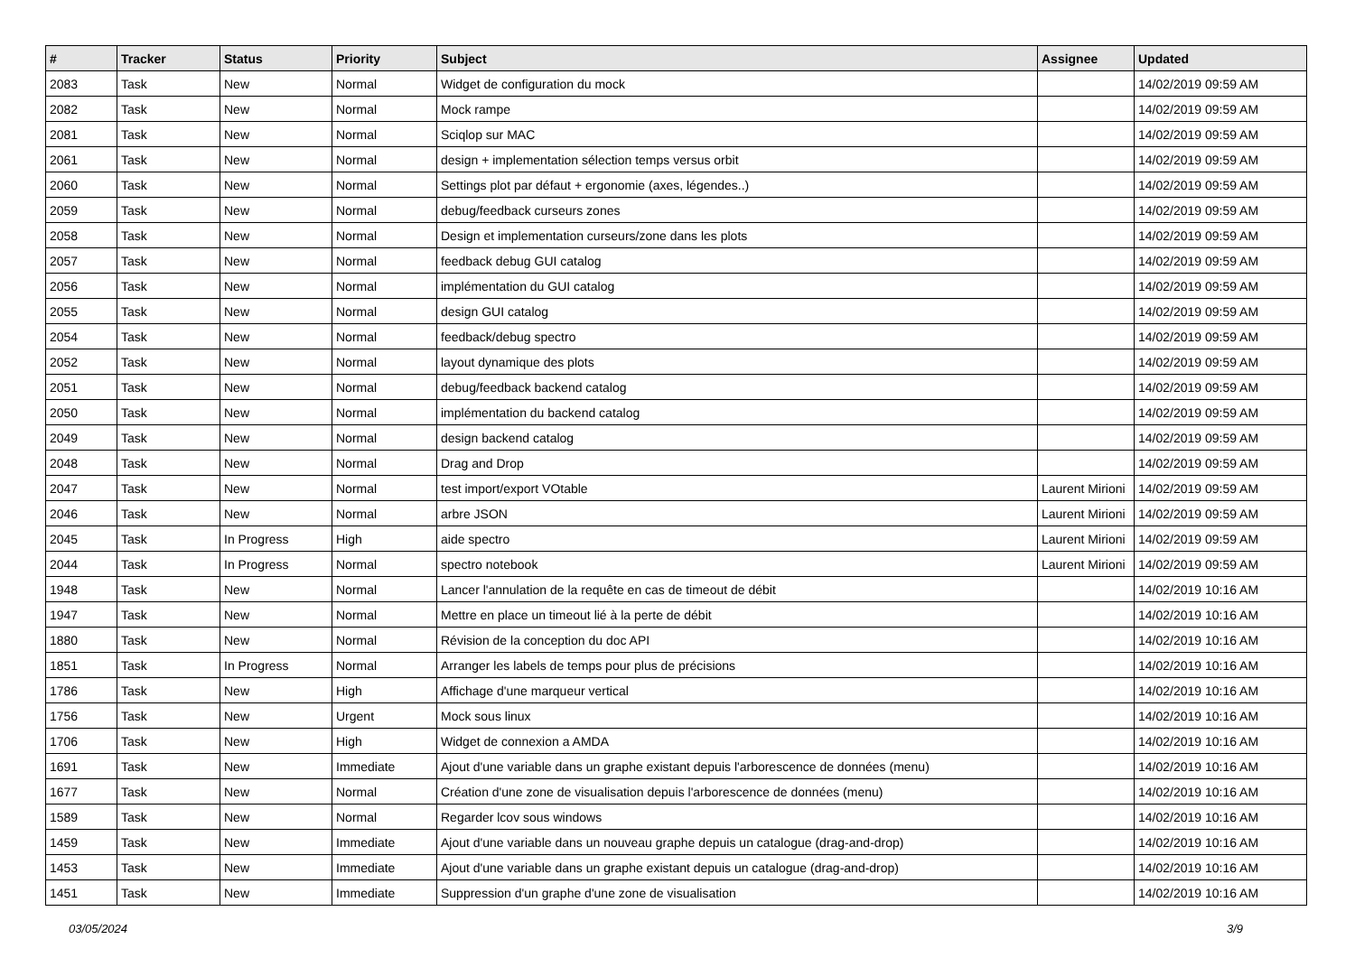| # | Tracker | Status | Priority | Subject | Assignee | Updated |
| --- | --- | --- | --- | --- | --- | --- |
| 2083 | Task | New | Normal | Widget de configuration du mock | | 14/02/2019 09:59 AM |
| 2082 | Task | New | Normal | Mock rampe | | 14/02/2019 09:59 AM |
| 2081 | Task | New | Normal | Sciqlop sur MAC | | 14/02/2019 09:59 AM |
| 2061 | Task | New | Normal | design + implementation sélection temps versus orbit | | 14/02/2019 09:59 AM |
| 2060 | Task | New | Normal | Settings plot par défaut + ergonomie (axes, légendes..) | | 14/02/2019 09:59 AM |
| 2059 | Task | New | Normal | debug/feedback curseurs zones | | 14/02/2019 09:59 AM |
| 2058 | Task | New | Normal | Design et implementation curseurs/zone dans les plots | | 14/02/2019 09:59 AM |
| 2057 | Task | New | Normal | feedback debug GUI catalog | | 14/02/2019 09:59 AM |
| 2056 | Task | New | Normal | implémentation du GUI catalog | | 14/02/2019 09:59 AM |
| 2055 | Task | New | Normal | design GUI catalog | | 14/02/2019 09:59 AM |
| 2054 | Task | New | Normal | feedback/debug spectro | | 14/02/2019 09:59 AM |
| 2052 | Task | New | Normal | layout dynamique des plots | | 14/02/2019 09:59 AM |
| 2051 | Task | New | Normal | debug/feedback backend catalog | | 14/02/2019 09:59 AM |
| 2050 | Task | New | Normal | implémentation du backend catalog | | 14/02/2019 09:59 AM |
| 2049 | Task | New | Normal | design backend catalog | | 14/02/2019 09:59 AM |
| 2048 | Task | New | Normal | Drag and Drop | | 14/02/2019 09:59 AM |
| 2047 | Task | New | Normal | test import/export VOtable | Laurent Mirioni | 14/02/2019 09:59 AM |
| 2046 | Task | New | Normal | arbre JSON | Laurent Mirioni | 14/02/2019 09:59 AM |
| 2045 | Task | In Progress | High | aide spectro | Laurent Mirioni | 14/02/2019 09:59 AM |
| 2044 | Task | In Progress | Normal | spectro notebook | Laurent Mirioni | 14/02/2019 09:59 AM |
| 1948 | Task | New | Normal | Lancer l'annulation de la requête en cas de timeout de débit | | 14/02/2019 10:16 AM |
| 1947 | Task | New | Normal | Mettre en place un timeout lié à la perte de débit | | 14/02/2019 10:16 AM |
| 1880 | Task | New | Normal | Révision de la conception du doc API | | 14/02/2019 10:16 AM |
| 1851 | Task | In Progress | Normal | Arranger les labels de temps pour plus de précisions | | 14/02/2019 10:16 AM |
| 1786 | Task | New | High | Affichage d'une marqueur vertical | | 14/02/2019 10:16 AM |
| 1756 | Task | New | Urgent | Mock sous linux | | 14/02/2019 10:16 AM |
| 1706 | Task | New | High | Widget de connexion a AMDA | | 14/02/2019 10:16 AM |
| 1691 | Task | New | Immediate | Ajout d'une variable dans un graphe existant depuis l'arborescence de données (menu) | | 14/02/2019 10:16 AM |
| 1677 | Task | New | Normal | Création d'une zone de visualisation depuis l'arborescence de données (menu) | | 14/02/2019 10:16 AM |
| 1589 | Task | New | Normal | Regarder lcov sous windows | | 14/02/2019 10:16 AM |
| 1459 | Task | New | Immediate | Ajout d'une variable dans un nouveau graphe depuis un catalogue (drag-and-drop) | | 14/02/2019 10:16 AM |
| 1453 | Task | New | Immediate | Ajout d'une variable dans un graphe existant depuis un catalogue (drag-and-drop) | | 14/02/2019 10:16 AM |
| 1451 | Task | New | Immediate | Suppression d'un graphe d'une zone de visualisation | | 14/02/2019 10:16 AM |
03/05/2024 3/9